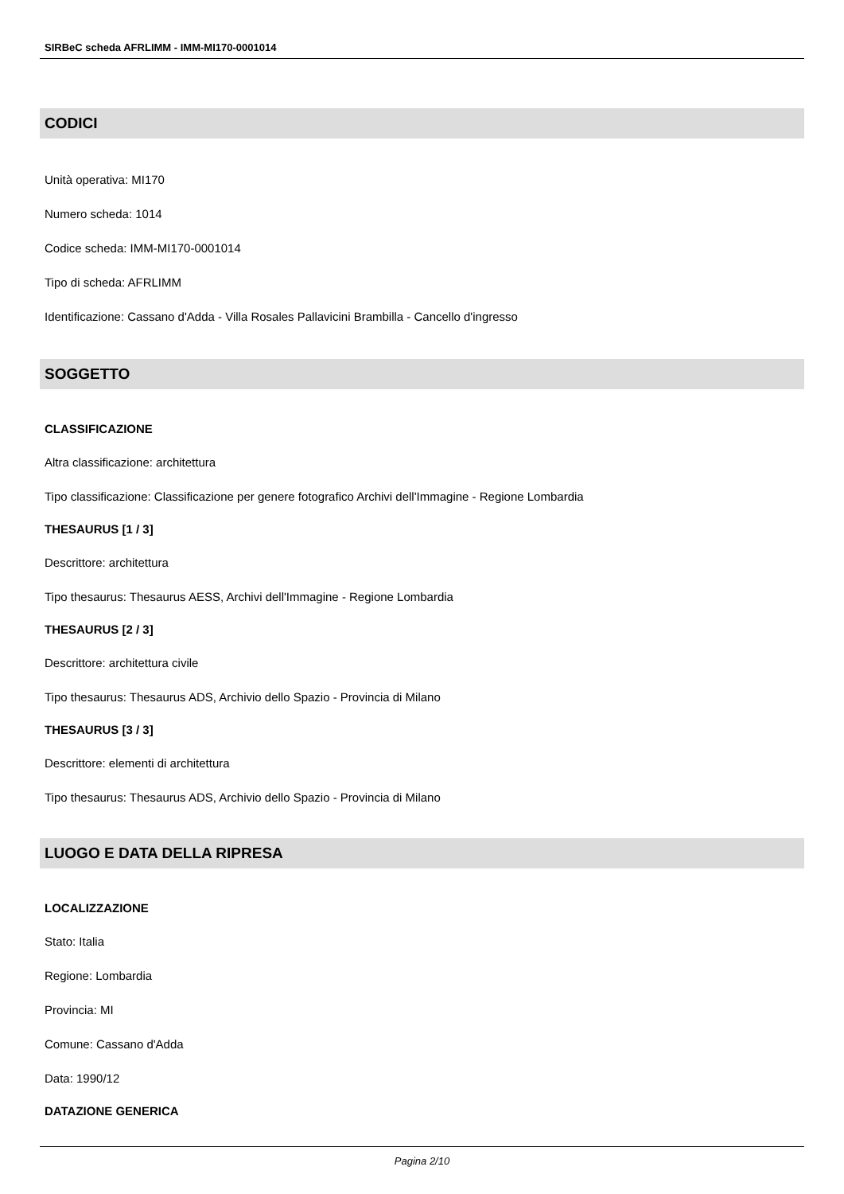SIRBeC scheda AFRLIMM - IMM-MI170-0001014
CODICI
Unità operativa: MI170
Numero scheda: 1014
Codice scheda: IMM-MI170-0001014
Tipo di scheda: AFRLIMM
Identificazione: Cassano d'Adda - Villa Rosales Pallavicini Brambilla - Cancello d'ingresso
SOGGETTO
CLASSIFICAZIONE
Altra classificazione: architettura
Tipo classificazione: Classificazione per genere fotografico Archivi dell'Immagine - Regione Lombardia
THESAURUS [1 / 3]
Descrittore: architettura
Tipo thesaurus: Thesaurus AESS, Archivi dell'Immagine - Regione Lombardia
THESAURUS [2 / 3]
Descrittore: architettura civile
Tipo thesaurus: Thesaurus ADS, Archivio dello Spazio - Provincia di Milano
THESAURUS [3 / 3]
Descrittore: elementi di architettura
Tipo thesaurus: Thesaurus ADS, Archivio dello Spazio - Provincia di Milano
LUOGO E DATA DELLA RIPRESA
LOCALIZZAZIONE
Stato: Italia
Regione: Lombardia
Provincia: MI
Comune: Cassano d'Adda
Data: 1990/12
DATAZIONE GENERICA
Pagina 2/10